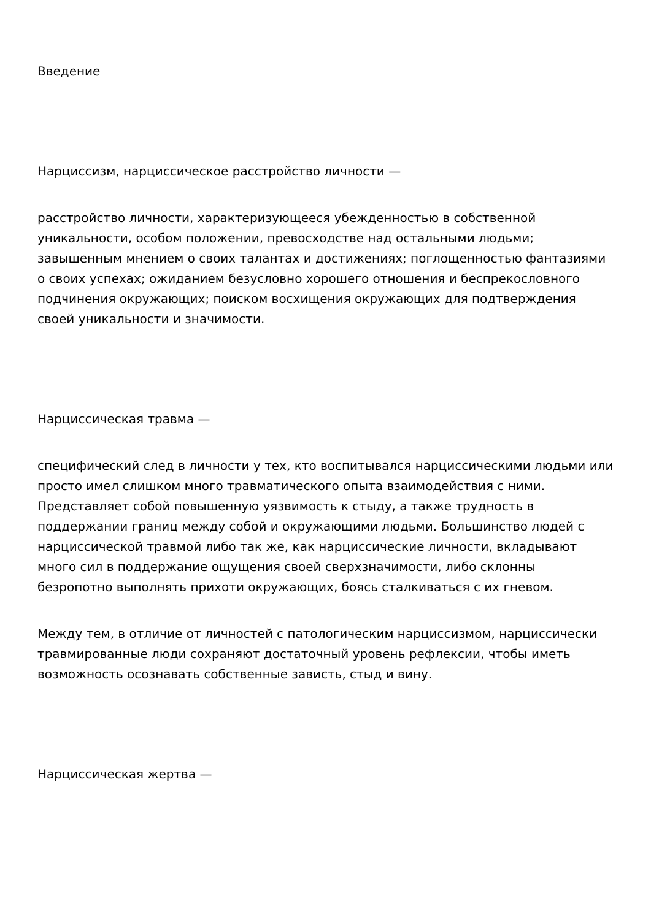Введение
Нарциссизм, нарциссическое расстройство личности —
расстройство личности, характеризующееся убежденностью в собственной уникальности, особом положении, превосходстве над остальными людьми; завышенным мнением о своих талантах и достижениях; поглощенностью фантазиями о своих успехах; ожиданием безусловно хорошего отношения и беспрекословного подчинения окружающих; поиском восхищения окружающих для подтверждения своей уникальности и значимости.
Нарциссическая травма —
специфический след в личности у тех, кто воспитывался нарциссическими людьми или просто имел слишком много травматического опыта взаимодействия с ними. Представляет собой повышенную уязвимость к стыду, а также трудность в поддержании границ между собой и окружающими людьми. Большинство людей с нарциссической травмой либо так же, как нарциссические личности, вкладывают много сил в поддержание ощущения своей сверхзначимости, либо склонны безропотно выполнять прихоти окружающих, боясь сталкиваться с их гневом.
Между тем, в отличие от личностей с патологическим нарциссизмом, нарциссически травмированные люди сохраняют достаточный уровень рефлексии, чтобы иметь возможность осознавать собственные зависть, стыд и вину.
Нарциссическая жертва —